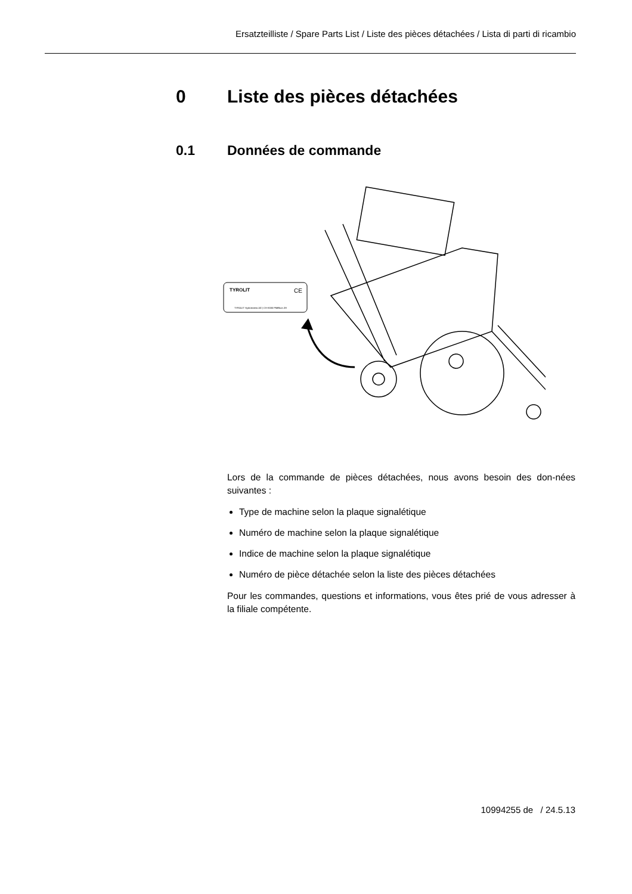Ersatzteilliste / Spare Parts List / Liste des pièces détachées / Lista di parti di ricambio
0 Liste des pièces détachées
0.1 Données de commande
TYROLIT
CE
TYROLIT Hydrostress AG | CH-8330 Pfäffikon ZH
Lors de la commande de pièces détachées, nous avons besoin des don-nées suivantes :
Type de machine selon la plaque signalétique
Numéro de machine selon la plaque signalétique
Indice de machine selon la plaque signalétique
Numéro de pièce détachée selon la liste des pièces détachées
Pour les commandes, questions et informations, vous êtes prié de vous adresser à la filiale compétente.
10994255 de / 24.5.13